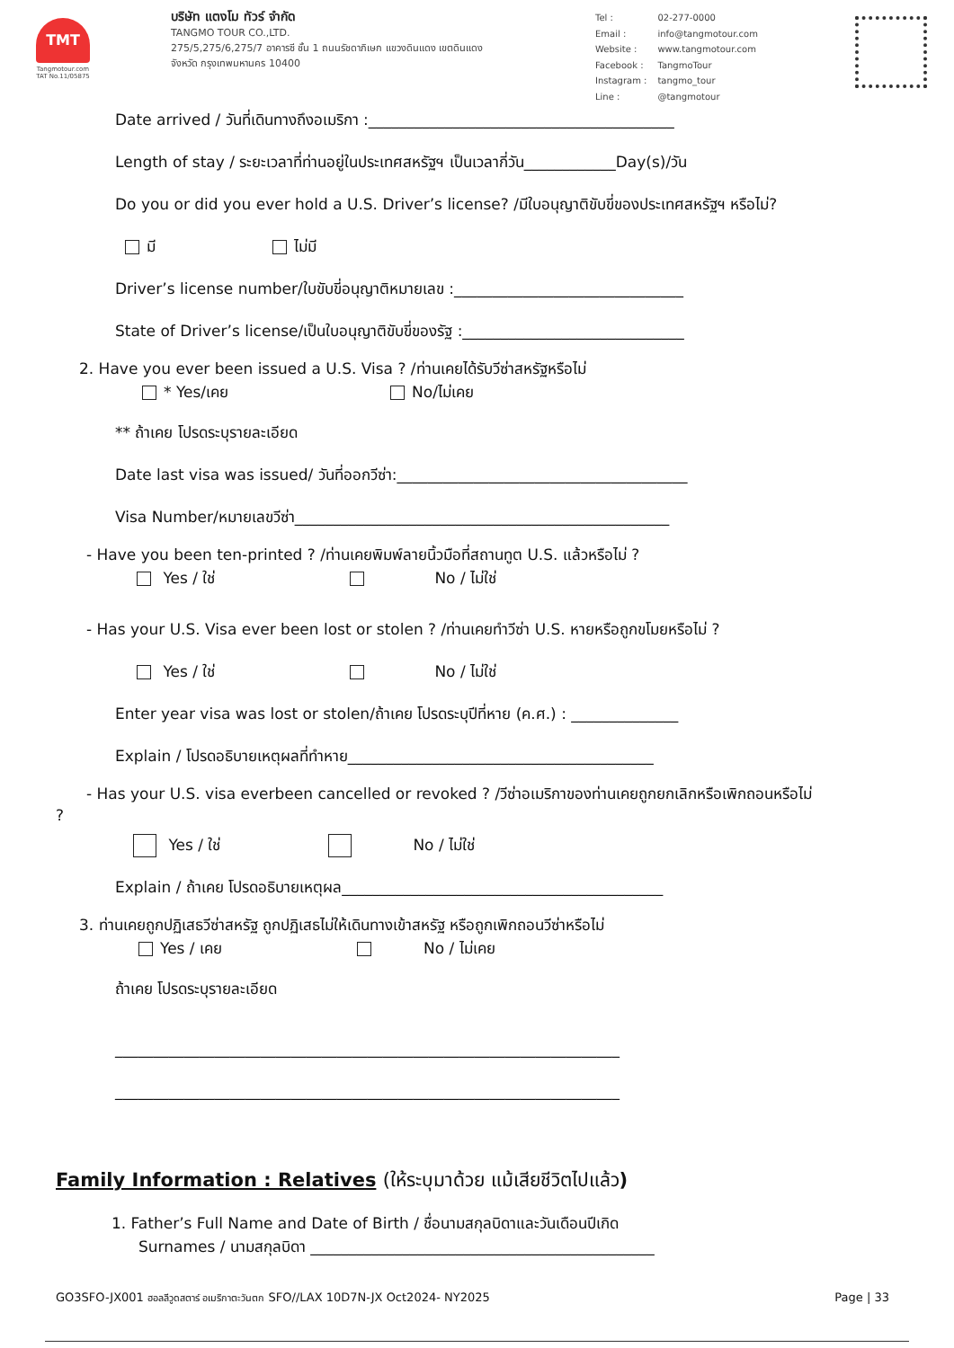TMT
Tangmotour.com
TAT No.11/05875
บริษัท แตงโม ทัวร์ จำกัด
TANGMO TOUR CO.,LTD.
275/5,275/6,275/7 อาคารซี ชั้น 1 ถนนรัชดาภิเษก แขวงดินแดง เขตดินแดง
จังหวัด กรุงเทพมหานคร 10400
| Tel : | 02-277-0000 |
| Email : | info@tangmotour.com |
| Website : | www.tangmotour.com |
| Facebook : | TangmoTour |
| Instagram : | tangmo_tour |
| Line : | @tangmotour |
Date arrived / วันที่เดินทางถึงอเมริกา :________________________________________
Length of stay / ระยะเวลาที่ท่านอยู่ในประเทศสหรัฐฯ เป็นเวลากี่วัน____________Day(s)/วัน
Do you or did you ever hold a U.S. Driver’s license? /มีใบอนุญาติขับขี่ของประเทศสหรัฐฯ หรือไม่?
มี ไม่มี
Driver’s license number/ใบขับขี่อนุญาติหมายเลข :______________________________
State of Driver’s license/เป็นใบอนุญาติขับขี่ของรัฐ :_____________________________
2. Have you ever been issued a U.S. Visa ? /ท่านเคยได้รับวีซ่าสหรัฐหรือไม่
* Yes/เคย No/ไม่เคย
** ถ้าเคย โปรดระบุรายละเอียด
Date last visa was issued/ วันที่ออกวีซ่า:______________________________________
Visa Number/หมายเลขวีซ่า_________________________________________________
- Have you been ten-printed ? /ท่านเคยพิมพ์ลายนิ้วมือที่สถานทูต U.S. แล้วหรือไม่ ?
Yes / ใช่ No / ไม่ใช่
- Has your U.S. Visa ever been lost or stolen ? /ท่านเคยทำวีซ่า U.S. หายหรือถูกขโมยหรือไม่ ?
Yes / ใช่ No / ไม่ใช่
Enter year visa was lost or stolen/ถ้าเคย โปรดระบุปีที่หาย (ค.ศ.) : ______________
Explain / โปรดอธิบายเหตุผลที่ทำหาย________________________________________
- Has your U.S. visa everbeen cancelled or revoked ? /วีซ่าอเมริกาของท่านเคยถูกยกเลิกหรือเพิกถอนหรือไม่
?
Yes / ใช่ No / ไม่ใช่
Explain / ถ้าเคย โปรดอธิบายเหตุผล__________________________________________
3. ท่านเคยถูกปฏิเสธวีซ่าสหรัฐ ถูกปฏิเสธไม่ให้เดินทางเข้าสหรัฐ หรือถูกเพิกถอนวีซ่าหรือไม่
Yes / เคย No / ไม่เคย
ถ้าเคย โปรดระบุรายละเอียด
__________________________________________________________________
__________________________________________________________________
Family Information : Relatives (ให้ระบุมาด้วย แม้เสียชีวิตไปแล้ว)
1. Father’s Full Name and Date of Birth / ชื่อนามสกุลบิดาและวันเดือนปีเกิด
Surnames / นามสกุลบิดา _____________________________________________
GO3SFO-JX001 ฮอลลีวูดสตาร์ อเมริกาตะวันตก SFO//LAX 10D7N-JX Oct2024- NY2025 Page | 33